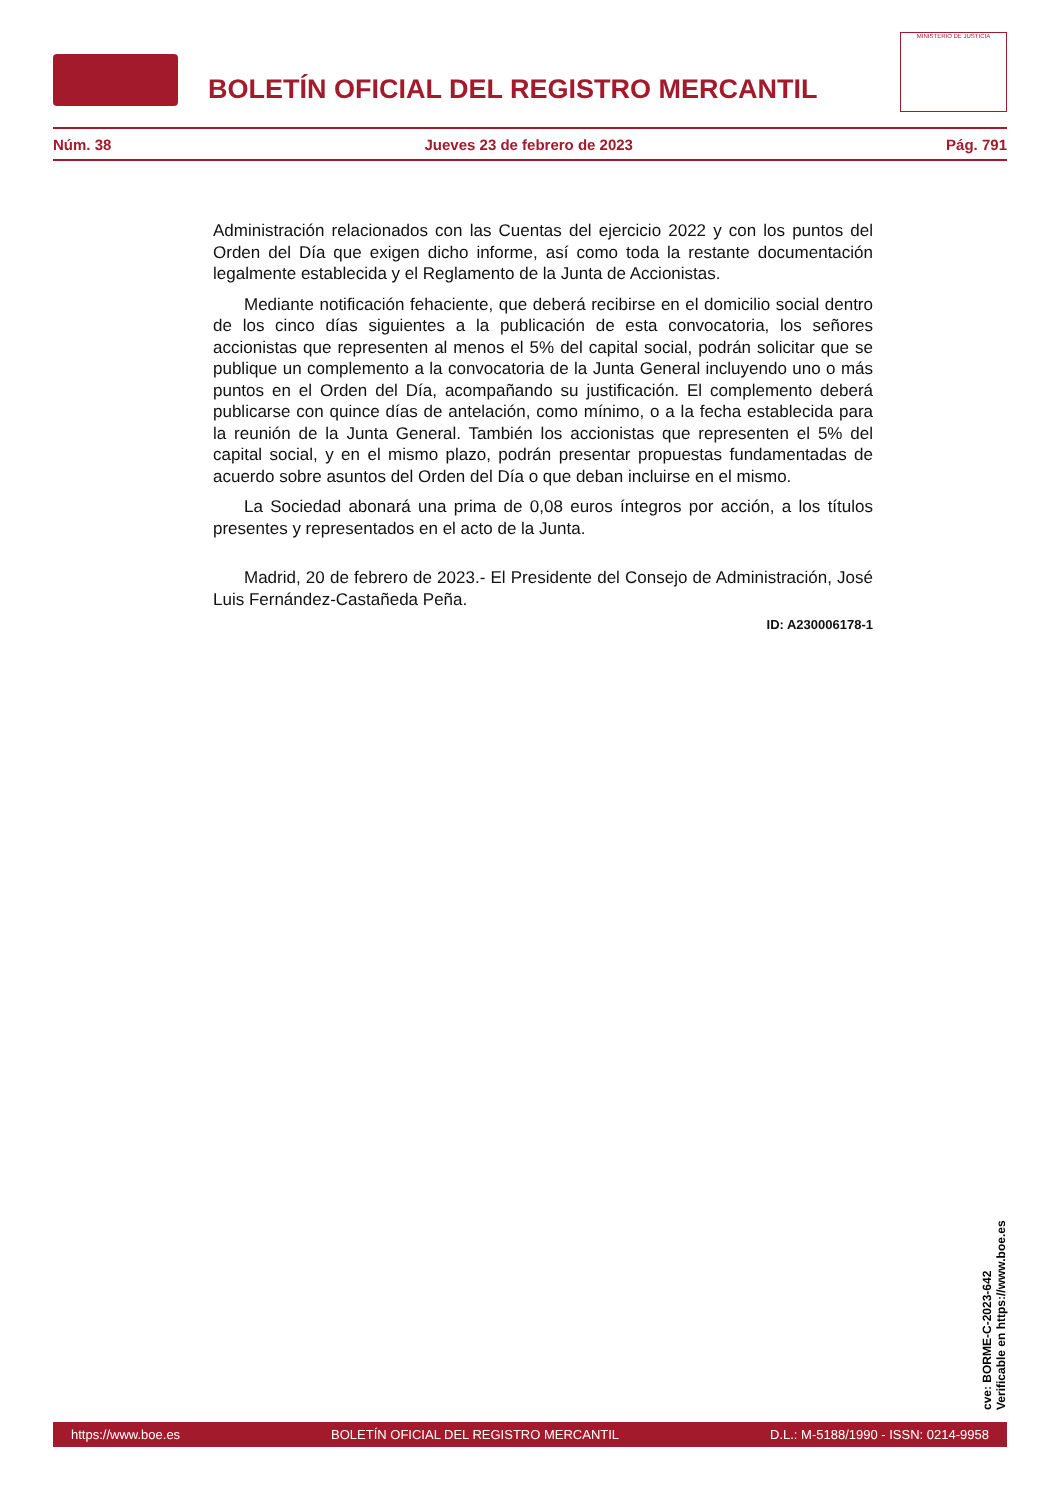BOLETÍN OFICIAL DEL REGISTRO MERCANTIL
MINISTERIO DE JUSTICIA
Núm. 38 Jueves 23 de febrero de 2023 Pág. 791
Administración relacionados con las Cuentas del ejercicio 2022 y con los puntos del Orden del Día que exigen dicho informe, así como toda la restante documentación legalmente establecida y el Reglamento de la Junta de Accionistas.
Mediante notificación fehaciente, que deberá recibirse en el domicilio social dentro de los cinco días siguientes a la publicación de esta convocatoria, los señores accionistas que representen al menos el 5% del capital social, podrán solicitar que se publique un complemento a la convocatoria de la Junta General incluyendo uno o más puntos en el Orden del Día, acompañando su justificación. El complemento deberá publicarse con quince días de antelación, como mínimo, o a la fecha establecida para la reunión de la Junta General. También los accionistas que representen el 5% del capital social, y en el mismo plazo, podrán presentar propuestas fundamentadas de acuerdo sobre asuntos del Orden del Día o que deban incluirse en el mismo.
La Sociedad abonará una prima de 0,08 euros íntegros por acción, a los títulos presentes y representados en el acto de la Junta.
Madrid, 20 de febrero de 2023.- El Presidente del Consejo de Administración, José Luis Fernández-Castañeda Peña.
ID: A230006178-1
cve: BORME-C-2023-642
Verificable en https://www.boe.es
https://www.boe.es BOLETÍN OFICIAL DEL REGISTRO MERCANTIL D.L.: M-5188/1990 - ISSN: 0214-9958